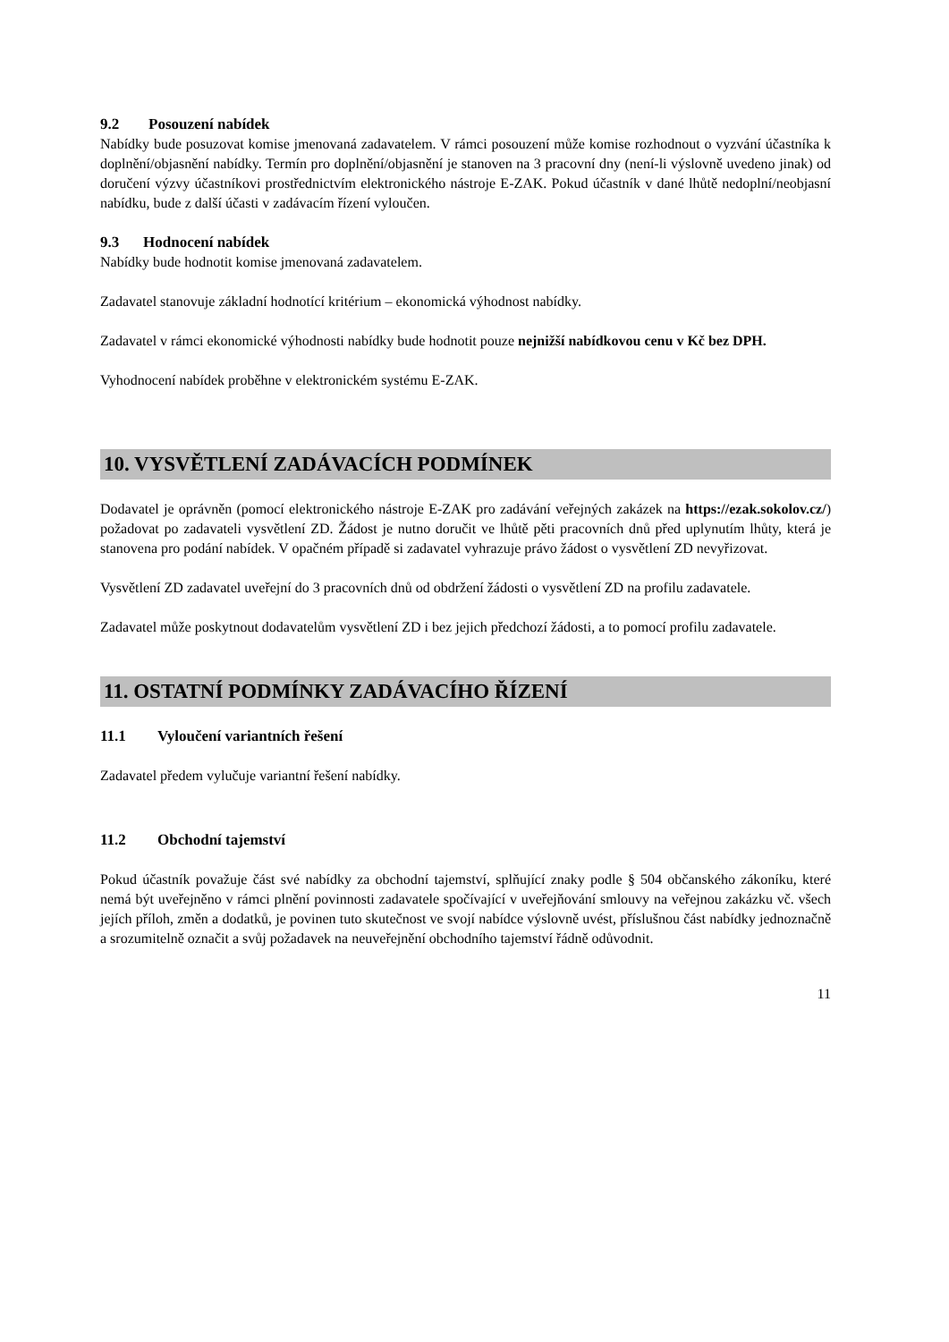9.2 Posouzení nabídek
Nabídky bude posuzovat komise jmenovaná zadavatelem. V rámci posouzení může komise rozhodnout o vyzvání účastníka k doplnění/objasnění nabídky. Termín pro doplnění/objasnění je stanoven na 3 pracovní dny (není-li výslovně uvedeno jinak) od doručení výzvy účastníkovi prostřednictvím elektronického nástroje E-ZAK. Pokud účastník v dané lhůtě nedoplní/neobjasní nabídku, bude z další účasti v zadávacím řízení vyloučen.
9.3 Hodnocení nabídek
Nabídky bude hodnotit komise jmenovaná zadavatelem.
Zadavatel stanovuje základní hodnotící kritérium – ekonomická výhodnost nabídky.
Zadavatel v rámci ekonomické výhodnosti nabídky bude hodnotit pouze nejnižší nabídkovou cenu v Kč bez DPH.
Vyhodnocení nabídek proběhne v elektronickém systému E-ZAK.
10. VYSVĚTLENÍ ZADÁVACÍCH PODMÍNEK
Dodavatel je oprávněn (pomocí elektronického nástroje E-ZAK pro zadávání veřejných zakázek na https://ezak.sokolov.cz/) požadovat po zadavateli vysvětlení ZD. Žádost je nutno doručit ve lhůtě pěti pracovních dnů před uplynutím lhůty, která je stanovena pro podání nabídek. V opačném případě si zadavatel vyhrazuje právo žádost o vysvětlení ZD nevyřizovat.
Vysvětlení ZD zadavatel uveřejní do 3 pracovních dnů od obdržení žádosti o vysvětlení ZD na profilu zadavatele.
Zadavatel může poskytnout dodavatelům vysvětlení ZD i bez jejich předchozí žádosti, a to pomocí profilu zadavatele.
11. OSTATNÍ PODMÍNKY ZADÁVACÍHO ŘÍZENÍ
11.1 Vyloučení variantních řešení
Zadavatel předem vylučuje variantní řešení nabídky.
11.2 Obchodní tajemství
Pokud účastník považuje část své nabídky za obchodní tajemství, splňující znaky podle § 504 občanského zákoníku, které nemá být uveřejněno v rámci plnění povinnosti zadavatele spočívající v uveřejňování smlouvy na veřejnou zakázku vč. všech jejích příloh, změn a dodatků, je povinen tuto skutečnost ve svojí nabídce výslovně uvést, příslušnou část nabídky jednoznačně a srozumitelně označit a svůj požadavek na neuveřejnění obchodního tajemství řádně odůvodnit.
11